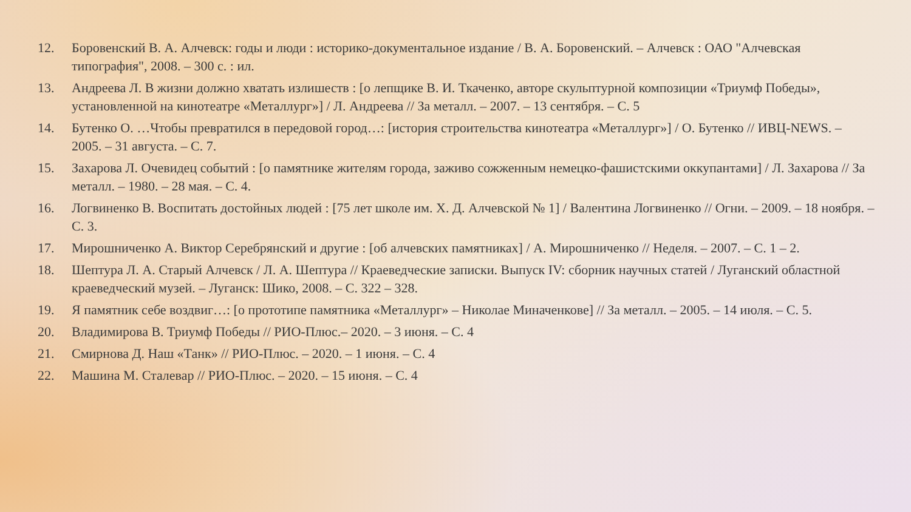12. Боровенский В. А. Алчевск: годы и люди : историко-документальное издание / В. А. Боровенский. – Алчевск : ОАО "Алчевская типография", 2008. – 300 с. : ил.
13. Андреева Л. В жизни должно хватать излишеств : [о лепщике В. И. Ткаченко, авторе скульптурной композиции «Триумф Победы», установленной на кинотеатре «Металлург»] / Л. Андреева // За металл. – 2007. – 13 сентября. – С. 5
14. Бутенко О. …Чтобы превратился в передовой город…: [история строительства кинотеатра «Металлург»] / О. Бутенко // ИВЦ-NEWS. – 2005. – 31 августа. – С. 7.
15. Захарова Л. Очевидец событий : [о памятнике жителям города, заживо сожженным немецко-фашистскими оккупантами] / Л. Захарова // За металл. – 1980. – 28 мая. – С. 4.
16. Логвиненко В. Воспитать достойных людей : [75 лет школе им. Х. Д. Алчевской № 1] / Валентина Логвиненко // Огни. – 2009. – 18 ноября. – С. 3.
17. Мирошниченко А. Виктор Серебрянский и другие : [об алчевских памятниках] / А. Мирошниченко // Неделя. – 2007. – С. 1 – 2.
18. Шептура Л. А. Старый Алчевск / Л. А. Шептура // Краеведческие записки. Выпуск IV: сборник научных статей / Луганский областной краеведческий музей. – Луганск: Шико, 2008. – С. 322 – 328.
19. Я памятник себе воздвиг…: [о прототипе памятника «Металлург» – Николае Миначенкове] // За металл. – 2005. – 14 июля. – С. 5.
20. Владимирова В. Триумф Победы // РИО-Плюс.– 2020. – 3 июня. – С. 4
21. Смирнова Д. Наш «Танк» // РИО-Плюс. – 2020. – 1 июня. – С. 4
22. Машина М. Сталевар // РИО-Плюс. – 2020. – 15 июня. – С. 4